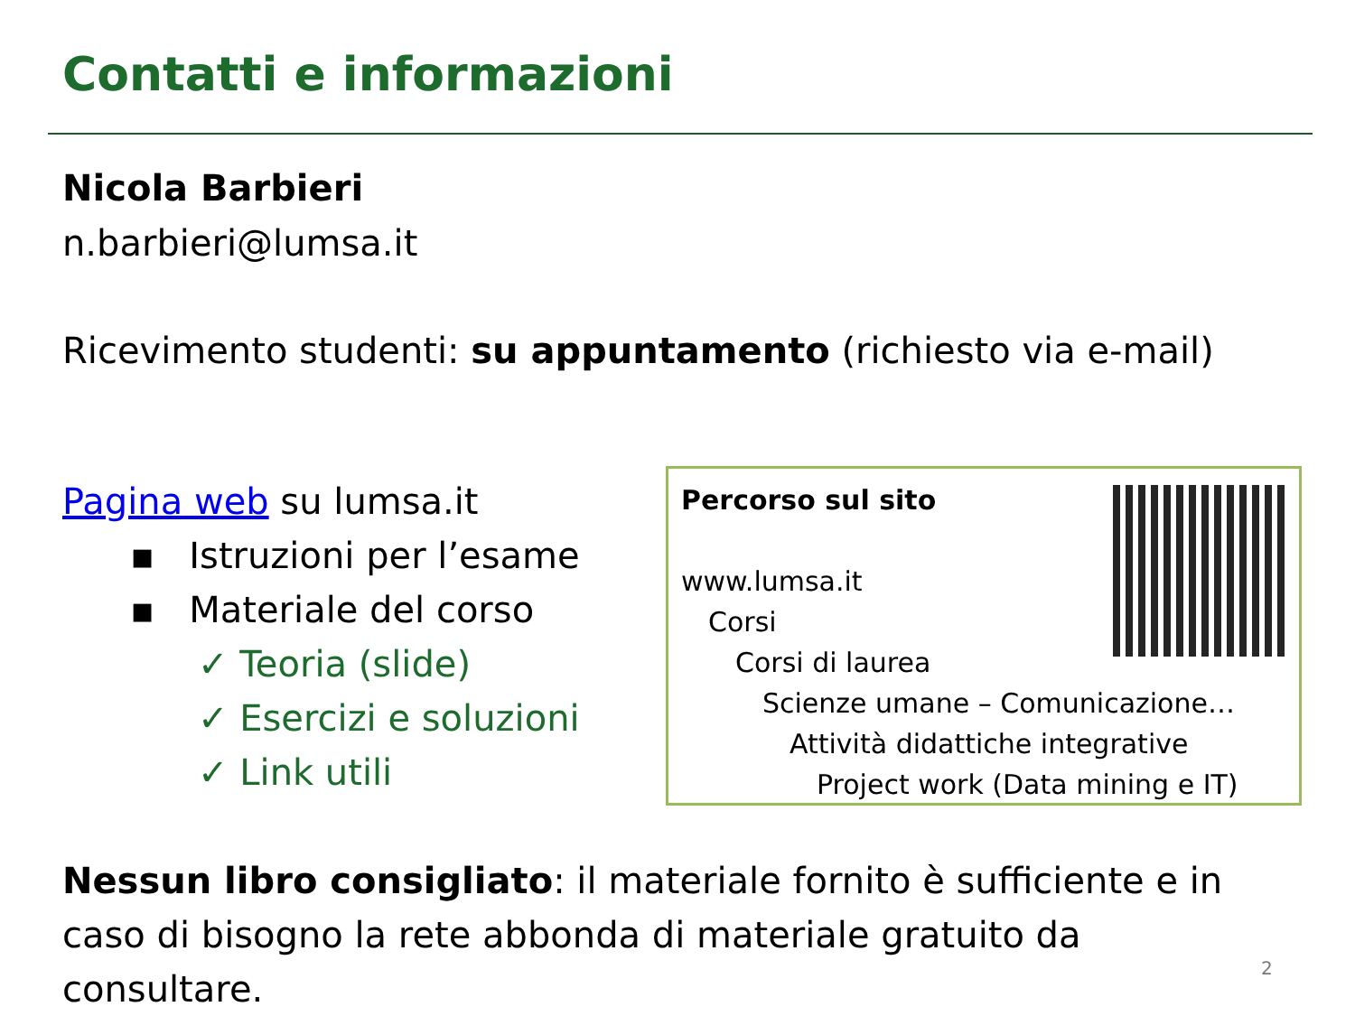Contatti e informazioni
Nicola Barbieri
n.barbieri@lumsa.it
Ricevimento studenti: su appuntamento (richiesto via e-mail)
Pagina web su lumsa.it
▪ Istruzioni per l’esame
▪ Materiale del corso
✓ Teoria (slide)
✓ Esercizi e soluzioni
✓ Link utili
Percorso sul sito
www.lumsa.it
Corsi
Corsi di laurea
Scienze umane – Comunicazione…
Attività didattiche integrative
Project work (Data mining e IT)
Nessun libro consigliato: il materiale fornito è sufficiente e in caso di bisogno la rete abbonda di materiale gratuito da consultare.
2